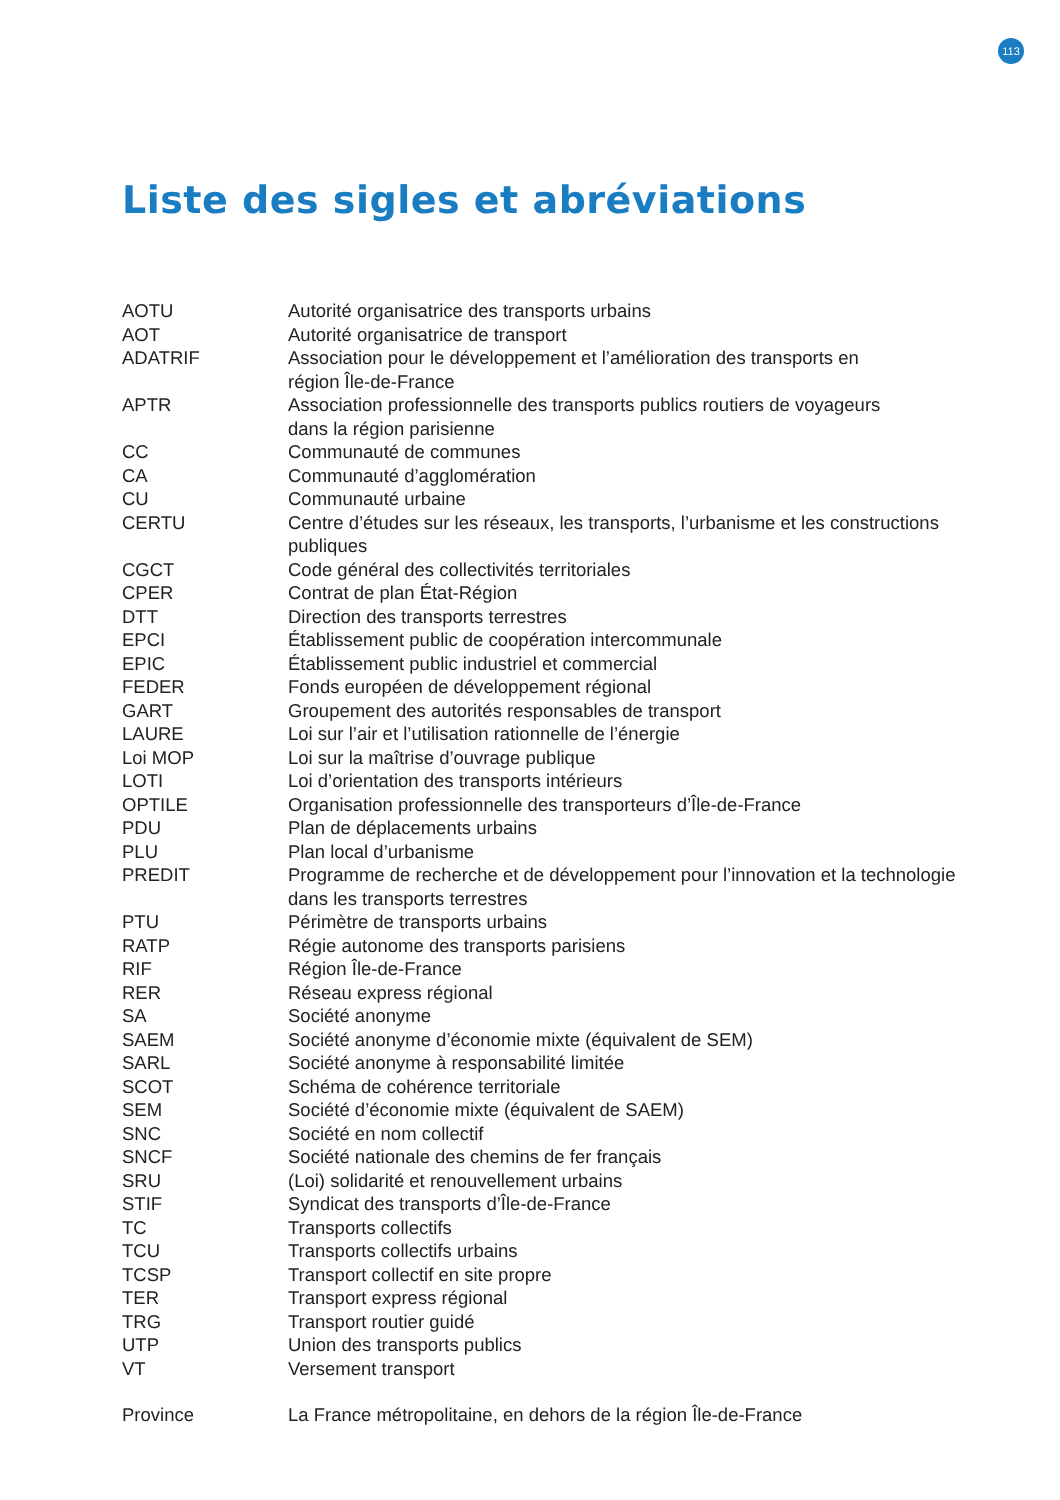113
Liste des sigles et abréviations
| AOTU | Autorité organisatrice des transports urbains |
| AOT | Autorité organisatrice de transport |
| ADATRIF | Association pour le développement et l’amélioration des transports en région Île-de-France |
| APTR | Association professionnelle des transports publics routiers de voyageurs dans la région parisienne |
| CC | Communauté de communes |
| CA | Communauté d’agglomération |
| CU | Communauté urbaine |
| CERTU | Centre d’études sur les réseaux, les transports, l’urbanisme et les constructions publiques |
| CGCT | Code général des collectivités territoriales |
| CPER | Contrat de plan État-Région |
| DTT | Direction des transports terrestres |
| EPCI | Établissement public de coopération intercommunale |
| EPIC | Établissement public industriel et commercial |
| FEDER | Fonds européen de développement régional |
| GART | Groupement des autorités responsables de transport |
| LAURE | Loi sur l’air et l’utilisation rationnelle de l’énergie |
| Loi MOP | Loi sur la maîtrise d’ouvrage publique |
| LOTI | Loi d’orientation des transports intérieurs |
| OPTILE | Organisation professionnelle des transporteurs d’Île-de-France |
| PDU | Plan de déplacements urbains |
| PLU | Plan local d’urbanisme |
| PREDIT | Programme de recherche et de développement pour l’innovation et la technologie dans les transports terrestres |
| PTU | Périmètre de transports urbains |
| RATP | Régie autonome des transports parisiens |
| RIF | Région Île-de-France |
| RER | Réseau express régional |
| SA | Société anonyme |
| SAEM | Société anonyme d’économie mixte (équivalent de SEM) |
| SARL | Société anonyme à responsabilité limitée |
| SCOT | Schéma de cohérence territoriale |
| SEM | Société d’économie mixte (équivalent de SAEM) |
| SNC | Société en nom collectif |
| SNCF | Société nationale des chemins de fer français |
| SRU | (Loi) solidarité et renouvellement urbains |
| STIF | Syndicat des transports d’Île-de-France |
| TC | Transports collectifs |
| TCU | Transports collectifs urbains |
| TCSP | Transport collectif en site propre |
| TER | Transport express régional |
| TRG | Transport routier guidé |
| UTP | Union des transports publics |
| VT | Versement transport |
| Province | La France métropolitaine, en dehors de la région Île-de-France |